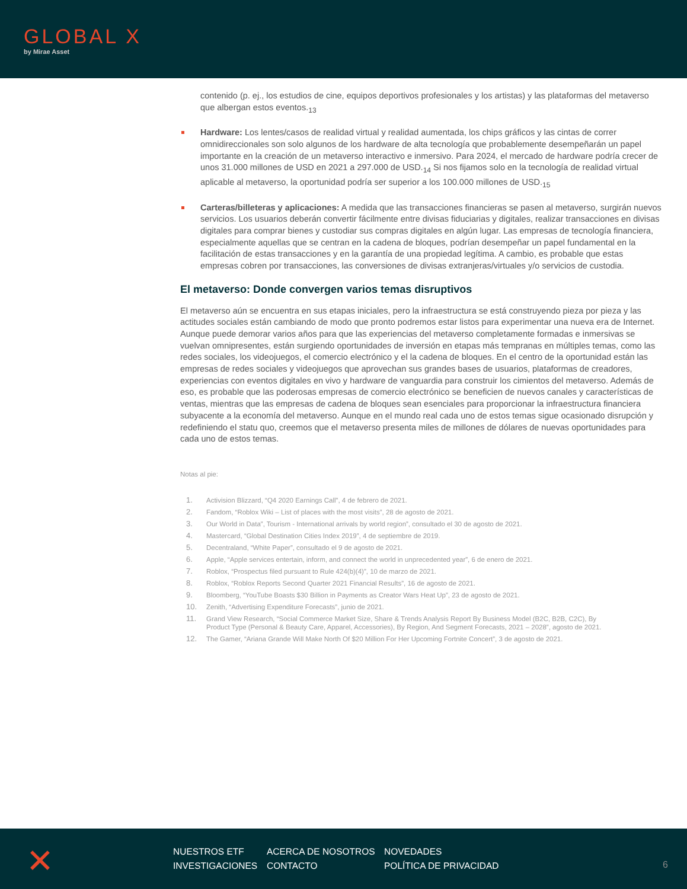GLOBAL X
by Mirae Asset
contenido (p. ej., los estudios de cine, equipos deportivos profesionales y los artistas) y las plataformas del metaverso que albergan estos eventos.<sub>13</sub>
Hardware: Los lentes/casos de realidad virtual y realidad aumentada, los chips gráficos y las cintas de correr omnidireccionales son solo algunos de los hardware de alta tecnología que probablemente desempeñarán un papel importante en la creación de un metaverso interactivo e inmersivo. Para 2024, el mercado de hardware podría crecer de unos 31.000 millones de USD en 2021 a 297.000 de USD.<sub>14</sub> Si nos fijamos solo en la tecnología de realidad virtual aplicable al metaverso, la oportunidad podría ser superior a los 100.000 millones de USD.<sub>15</sub>
Carteras/billeteras y aplicaciones: A medida que las transacciones financieras se pasen al metaverso, surgirán nuevos servicios. Los usuarios deberán convertir fácilmente entre divisas fiduciarias y digitales, realizar transacciones en divisas digitales para comprar bienes y custodiar sus compras digitales en algún lugar. Las empresas de tecnología financiera, especialmente aquellas que se centran en la cadena de bloques, podrían desempeñar un papel fundamental en la facilitación de estas transacciones y en la garantía de una propiedad legítima. A cambio, es probable que estas empresas cobren por transacciones, las conversiones de divisas extranjeras/virtuales y/o servicios de custodia.
El metaverso: Donde convergen varios temas disruptivos
El metaverso aún se encuentra en sus etapas iniciales, pero la infraestructura se está construyendo pieza por pieza y las actitudes sociales están cambiando de modo que pronto podremos estar listos para experimentar una nueva era de Internet. Aunque puede demorar varios años para que las experiencias del metaverso completamente formadas e inmersivas se vuelvan omnipresentes, están surgiendo oportunidades de inversión en etapas más tempranas en múltiples temas, como las redes sociales, los videojuegos, el comercio electrónico y el la cadena de bloques. En el centro de la oportunidad están las empresas de redes sociales y videojuegos que aprovechan sus grandes bases de usuarios, plataformas de creadores, experiencias con eventos digitales en vivo y hardware de vanguardia para construir los cimientos del metaverso. Además de eso, es probable que las poderosas empresas de comercio electrónico se beneficien de nuevos canales y características de ventas, mientras que las empresas de cadena de bloques sean esenciales para proporcionar la infraestructura financiera subyacente a la economía del metaverso. Aunque en el mundo real cada uno de estos temas sigue ocasionado disrupción y redefiniendo el statu quo, creemos que el metaverso presenta miles de millones de dólares de nuevas oportunidades para cada uno de estos temas.
Notas al pie:
1. Activision Blizzard, “Q4 2020 Earnings Call”, 4 de febrero de 2021.
2. Fandom, “Roblox Wiki – List of places with the most visits”, 28 de agosto de 2021.
3. Our World in Data”, Tourism - International arrivals by world region”, consultado el 30 de agosto de 2021.
4. Mastercard, “Global Destination Cities Index 2019”, 4 de septiembre de 2019.
5. Decentraland, “White Paper”, consultado el 9 de agosto de 2021.
6. Apple, “Apple services entertain, inform, and connect the world in unprecedented year”, 6 de enero de 2021.
7. Roblox, “Prospectus filed pursuant to Rule 424(b)(4)”, 10 de marzo de 2021.
8. Roblox, “Roblox Reports Second Quarter 2021 Financial Results”, 16 de agosto de 2021.
9. Bloomberg, “YouTube Boasts $30 Billion in Payments as Creator Wars Heat Up”, 23 de agosto de 2021.
10. Zenith, “Advertising Expenditure Forecasts”, junio de 2021.
11. Grand View Research, “Social Commerce Market Size, Share & Trends Analysis Report By Business Model (B2C, B2B, C2C), By Product Type (Personal & Beauty Care, Apparel, Accessories), By Region, And Segment Forecasts, 2021 – 2028”, agosto de 2021.
12. The Gamer, “Ariana Grande Will Make North Of $20 Million For Her Upcoming Fortnite Concert”, 3 de agosto de 2021.
✕
NUESTROS ETF ACERCA DE NOSOTROS NOVEDADES INVESTIGACIONES CONTACTO POLÍTICA DE PRIVACIDAD
6